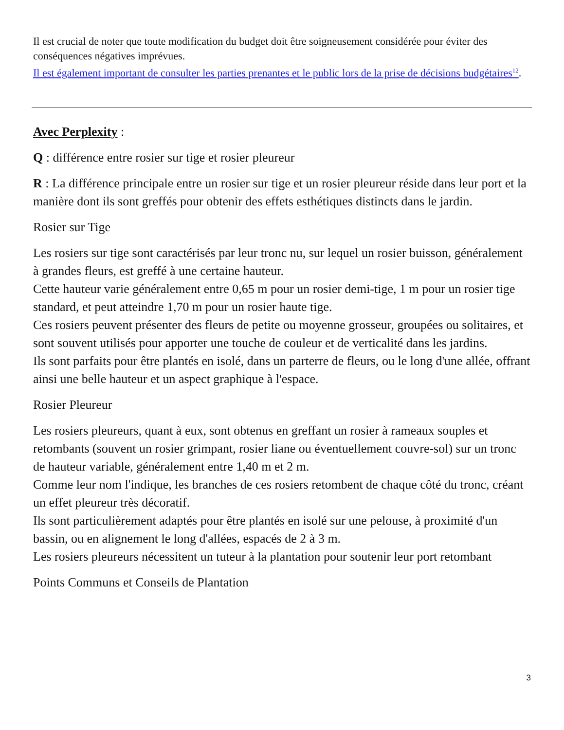Il est crucial de noter que toute modification du budget doit être soigneusement considérée pour éviter des conséquences négatives imprévues.
Il est également important de consulter les parties prenantes et le public lors de la prise de décisions budgétaires<sup>12</sup>.
Avec Perplexity :
Q : différence entre rosier sur tige et rosier pleureur
R : La différence principale entre un rosier sur tige et un rosier pleureur réside dans leur port et la manière dont ils sont greffés pour obtenir des effets esthétiques distincts dans le jardin.
Rosier sur Tige
Les rosiers sur tige sont caractérisés par leur tronc nu, sur lequel un rosier buisson, généralement à grandes fleurs, est greffé à une certaine hauteur.
Cette hauteur varie généralement entre 0,65 m pour un rosier demi-tige, 1 m pour un rosier tige standard, et peut atteindre 1,70 m pour un rosier haute tige.
Ces rosiers peuvent présenter des fleurs de petite ou moyenne grosseur, groupées ou solitaires, et sont souvent utilisés pour apporter une touche de couleur et de verticalité dans les jardins.
Ils sont parfaits pour être plantés en isolé, dans un parterre de fleurs, ou le long d'une allée, offrant ainsi une belle hauteur et un aspect graphique à l'espace.
Rosier Pleureur
Les rosiers pleureurs, quant à eux, sont obtenus en greffant un rosier à rameaux souples et retombants (souvent un rosier grimpant, rosier liane ou éventuellement couvre-sol) sur un tronc de hauteur variable, généralement entre 1,40 m et 2 m.
Comme leur nom l'indique, les branches de ces rosiers retombent de chaque côté du tronc, créant un effet pleureur très décoratif.
Ils sont particulièrement adaptés pour être plantés en isolé sur une pelouse, à proximité d'un bassin, ou en alignement le long d'allées, espacés de 2 à 3 m.
Les rosiers pleureurs nécessitent un tuteur à la plantation pour soutenir leur port retombant
Points Communs et Conseils de Plantation
3